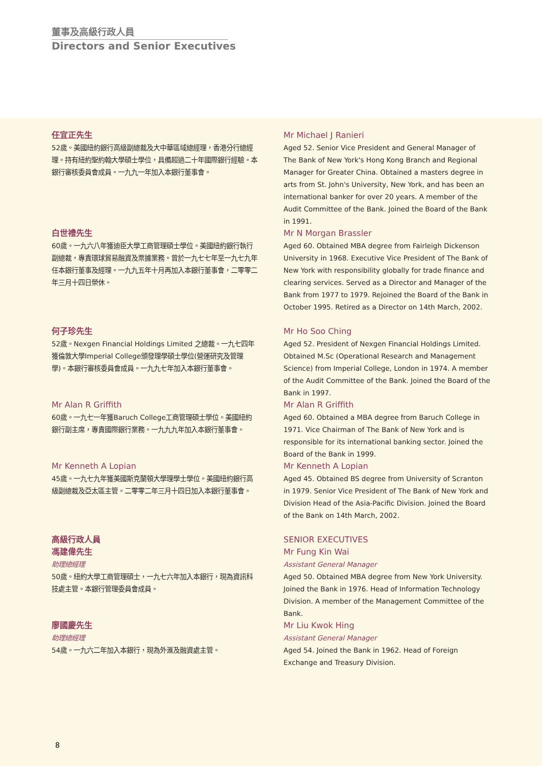董事及高級行政人員
Directors and Senior Executives
任宜正先生
52歲。美國紐約銀行高級副總裁及大中華區域總經理，香港分行總經理。持有紐約聖約翰大學碩士學位，具備超過二十年國際銀行經驗。本銀行審核委員會成員。一九九一年加入本銀行董事會。
Mr Michael J Ranieri
Aged 52. Senior Vice President and General Manager of The Bank of New York's Hong Kong Branch and Regional Manager for Greater China. Obtained a masters degree in arts from St. John's University, New York, and has been an international banker for over 20 years. A member of the Audit Committee of the Bank. Joined the Board of the Bank in 1991.
白世禮先生
60歲。一九六八年獲迪臣大學工商管理碩士學位。美國紐約銀行執行副總裁，專責環球貿易融資及票據業務。曾於一九七七年至一九七九年任本銀行董事及經理。一九九五年十月再加入本銀行董事會，二零零二年三月十四日榮休。
Mr N Morgan Brassler
Aged 60. Obtained MBA degree from Fairleigh Dickenson University in 1968. Executive Vice President of The Bank of New York with responsibility globally for trade finance and clearing services. Served as a Director and Manager of the Bank from 1977 to 1979. Rejoined the Board of the Bank in October 1995. Retired as a Director on 14th March, 2002.
何子珍先生
52歲。Nexgen Financial Holdings Limited 之總裁。一九七四年獲倫敦大學Imperial College頒發理學碩士學位(營運研究及管理學)。本銀行審核委員會成員。一九九七年加入本銀行董事會。
Mr Ho Soo Ching
Aged 52. President of Nexgen Financial Holdings Limited. Obtained M.Sc (Operational Research and Management Science) from Imperial College, London in 1974. A member of the Audit Committee of the Bank. Joined the Board of the Bank in 1997.
Mr Alan R Griffith
60歲。一九七一年獲Baruch College工商管理碩士學位。美國紐約銀行副主席，專責國際銀行業務。一九九九年加入本銀行董事會。
Mr Alan R Griffith
Aged 60. Obtained a MBA degree from Baruch College in 1971. Vice Chairman of The Bank of New York and is responsible for its international banking sector. Joined the Board of the Bank in 1999.
Mr Kenneth A Lopian
45歲。一九七九年獲美國斯克蘭頓大學理學士學位。美國紐約銀行高級副總裁及亞太區主管。二零零二年三月十四日加入本銀行董事會。
Mr Kenneth A Lopian
Aged 45. Obtained BS degree from University of Scranton in 1979. Senior Vice President of The Bank of New York and Division Head of the Asia-Pacific Division. Joined the Board of the Bank on 14th March, 2002.
高級行政人員
馮建偉先生
助理總經理
50歲。紐約大學工商管理碩士，一九七六年加入本銀行，現為資訊科技處主管。本銀行管理委員會成員。
SENIOR EXECUTIVES
Mr Fung Kin Wai
Assistant General Manager
Aged 50. Obtained MBA degree from New York University. Joined the Bank in 1976. Head of Information Technology Division. A member of the Management Committee of the Bank.
廖國慶先生
助理總經理
54歲。一九六二年加入本銀行，現為外滙及融資處主管。
Mr Liu Kwok Hing
Assistant General Manager
Aged 54. Joined the Bank in 1962. Head of Foreign Exchange and Treasury Division.
8